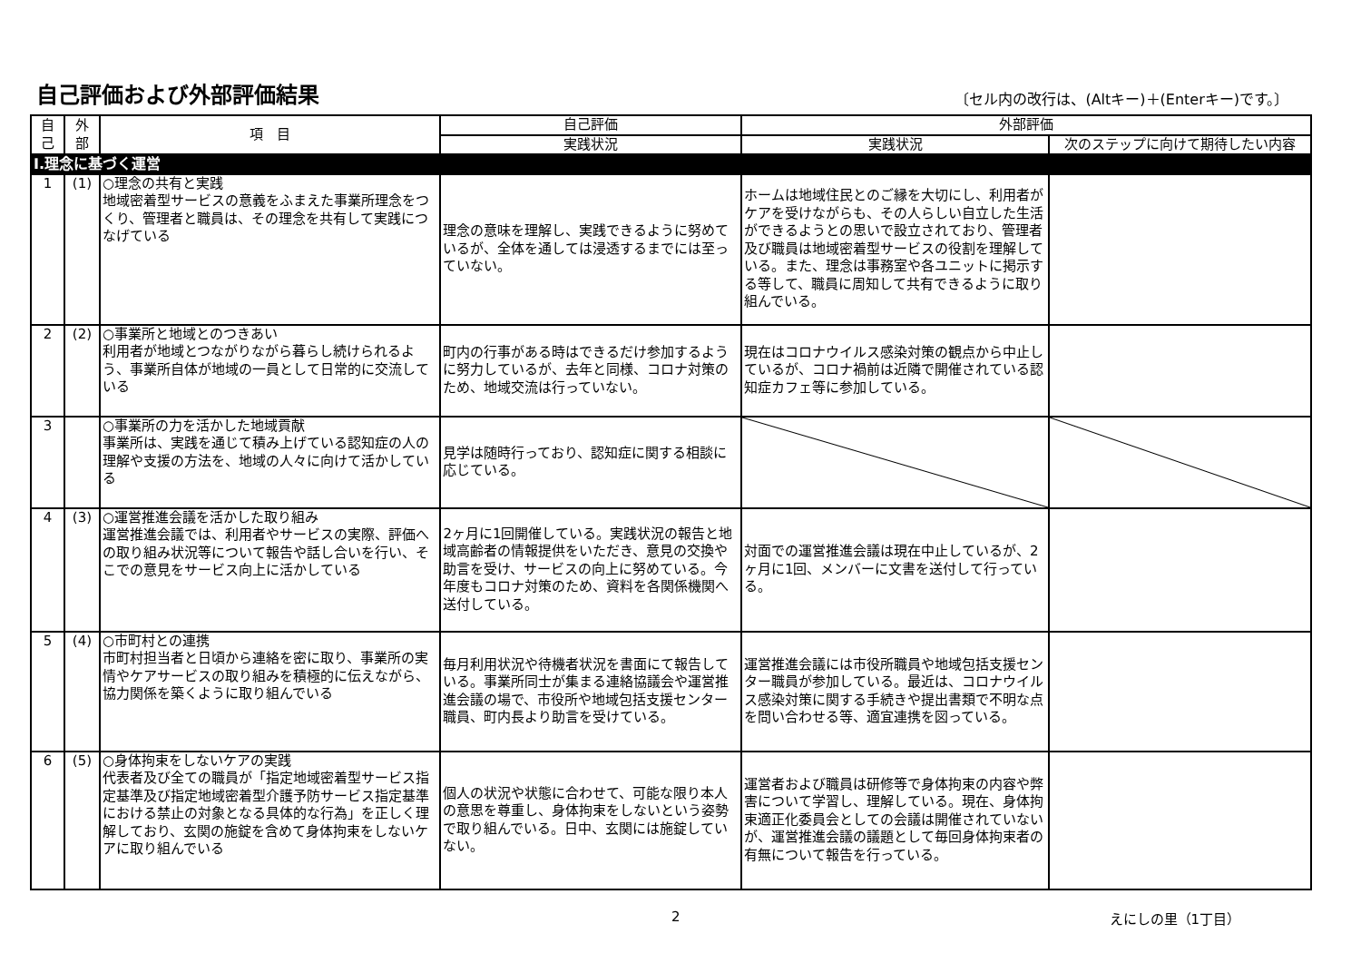自己評価および外部評価結果
〔セル内の改行は、(Altキー)＋(Enterキー)です。〕
| 自 己 | 外 部 | 項 目 | 自己評価 | 外部評価 | |
| --- | --- | --- | --- | --- | --- |
| | | | 実践状況 | 実践状況 | 次のステップに向けて期待したい内容 |
| Ⅰ.理念に基づく運営 | | | | | |
| 1 | (1) | ○理念の共有と実践 地域密着型サービスの意義をふまえた事業所理念をつくり、管理者と職員は、その理念を共有して実践につなげている | 理念の意味を理解し、実践できるように努めているが、全体を通しては浸透するまでには至っていない。 | ホームは地域住民とのご縁を大切にし、利用者がケアを受けながらも、その人らしい自立した生活ができるようとの思いで設立されており、管理者及び職員は地域密着型サービスの役割を理解している。また、理念は事務室や各ユニットに掲示する等して、職員に周知して共有できるように取り組んでいる。 | |
| 2 | (2) | ○事業所と地域とのつきあい 利用者が地域とつながりながら暮らし続けられるよう、事業所自体が地域の一員として日常的に交流している | 町内の行事がある時はできるだけ参加するように努力しているが、去年と同様、コロナ対策のため、地域交流は行っていない。 | 現在はコロナウイルス感染対策の観点から中止しているが、コロナ禍前は近隣で開催されている認知症カフェ等に参加している。 | |
| 3 | | ○事業所の力を活かした地域貢献 事業所は、実践を通じて積み上げている認知症の人の理解や支援の方法を、地域の人々に向けて活かしている | 見学は随時行っており、認知症に関する相談に応じている。 | | |
| 4 | (3) | ○運営推進会議を活かした取り組み 運営推進会議では、利用者やサービスの実際、評価への取り組み状況等について報告や話し合いを行い、そこでの意見をサービス向上に活かしている | 2ヶ月に1回開催している。実践状況の報告と地域高齢者の情報提供をいただき、意見の交換や助言を受け、サービスの向上に努めている。今年度もコロナ対策のため、資料を各関係機関へ送付している。 | 対面での運営推進会議は現在中止しているが、2ヶ月に1回、メンバーに文書を送付して行っている。 | |
| 5 | (4) | ○市町村との連携 市町村担当者と日頃から連絡を密に取り、事業所の実情やケアサービスの取り組みを積極的に伝えながら、協力関係を築くように取り組んでいる | 毎月利用状況や待機者状況を書面にて報告している。事業所同士が集まる連絡協議会や運営推進会議の場で、市役所や地域包括支援センター職員、町内長より助言を受けている。 | 運営推進会議には市役所職員や地域包括支援センター職員が参加している。最近は、コロナウイルス感染対策に関する手続きや提出書類で不明な点を問い合わせる等、適宜連携を図っている。 | |
| 6 | (5) | ○身体拘束をしないケアの実践 代表者及び全ての職員が「指定地域密着型サービス指定基準及び指定地域密着型介護予防サービス指定基準における禁止の対象となる具体的な行為」を正しく理解しており、玄関の施錠を含めて身体拘束をしないケアに取り組んでいる | 個人の状況や状態に合わせて、可能な限り本人の意思を尊重し、身体拘束をしないという姿勢で取り組んでいる。日中、玄関には施錠していない。 | 運営者および職員は研修等で身体拘束の内容や弊害について学習し、理解している。現在、身体拘束適正化委員会としての会議は開催されていないが、運営推進会議の議題として毎回身体拘束者の有無について報告を行っている。 | |
2 えにしの里（1丁目）